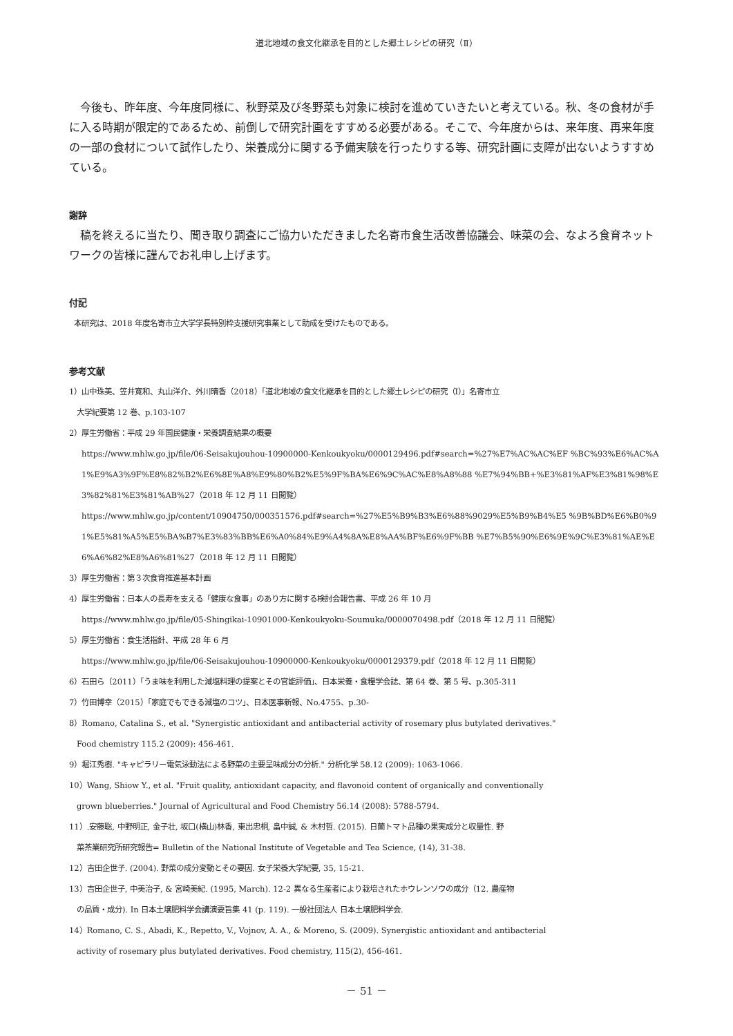道北地域の食文化継承を目的とした郷土レシピの研究（Ⅱ）
今後も、昨年度、今年度同様に、秋野菜及び冬野菜も対象に検討を進めていきたいと考えている。秋、冬の食材が手に入る時期が限定的であるため、前倒しで研究計画をすすめる必要がある。そこで、今年度からは、来年度、再来年度の一部の食材について試作したり、栄養成分に関する予備実験を行ったりする等、研究計画に支障が出ないようすすめている。
謝辞
稿を終えるに当たり、聞き取り調査にご協力いただきました名寄市食生活改善協議会、味菜の会、なよろ食育ネットワークの皆様に謹んでお礼申し上げます。
付記
本研究は、2018 年度名寄市立大学学長特別枠支援研究事業として助成を受けたものである。
参考文献
1）山中珠美、笠井寛和、丸山洋介、外川晴香（2018）「道北地域の食文化継承を目的とした郷土レシピの研究（Ⅰ）」名寄市立
大学紀要第 12 巻、p.103-107
2）厚生労働省：平成 29 年国民健康・栄養調査結果の概要
https://www.mhlw.go.jp/file/06-Seisakujouhou-10900000-Kenkoukyoku/0000129496.pdf#search=%27%E7%AC%AC%EF %BC%93%E6%AC%A1%E9%A3%9F%E8%82%B2%E6%8E%A8%E9%80%B2%E5%9F%BA%E6%9C%AC%E8%A8%88 %E7%94%BB+%E3%81%AF%E3%81%98%E3%82%81%E3%81%AB%27（2018 年 12 月 11 日閲覧）
https://www.mhlw.go.jp/content/10904750/000351576.pdf#search=%27%E5%B9%B3%E6%88%9029%E5%B9%B4%E5 %9B%BD%E6%B0%91%E5%81%A5%E5%BA%B7%E3%83%BB%E6%A0%84%E9%A4%8A%E8%AA%BF%E6%9F%BB %E7%B5%90%E6%9E%9C%E3%81%AE%E6%A6%82%E8%A6%81%27（2018 年 12 月 11 日閲覧）
3）厚生労働省：第３次食育推進基本計画
4）厚生労働省：日本人の長寿を支える「健康な食事」のあり方に関する検討会報告書、平成 26 年 10 月
https://www.mhlw.go.jp/file/05-Shingikai-10901000-Kenkoukyoku-Soumuka/0000070498.pdf（2018 年 12 月 11 日閲覧）
5）厚生労働省：食生活指針、平成 28 年 6 月
https://www.mhlw.go.jp/file/06-Seisakujouhou-10900000-Kenkoukyoku/0000129379.pdf（2018 年 12 月 11 日閲覧）
6）石田ら（2011）「うま味を利用した減塩料理の提案とその官能評価」、日本栄養・食糧学会誌、第 64 巻、第 5 号、p.305-311
7）竹田博幸（2015）「家庭でもできる減塩のコツ」、日本医事新報、No.4755、p.30-
8）Romano, Catalina S., et al. "Synergistic antioxidant and antibacterial activity of rosemary plus butylated derivatives."
Food chemistry 115.2 (2009): 456-461.
9）堀江秀樹. "キャピラリー電気泳動法による野菜の主要呈味成分の分析." 分析化学 58.12 (2009): 1063-1066.
10）Wang, Shiow Y., et al. "Fruit quality, antioxidant capacity, and flavonoid content of organically and conventionally
grown blueberries." Journal of Agricultural and Food Chemistry 56.14 (2008): 5788-5794.
11）.安藤聡, 中野明正, 金子壮, 坂口(横山)林香, 東出忠桐, 畠中誠, & 木村哲. (2015). 日蘭トマト品種の果実成分と収量性. 野
菜茶業研究所研究報告= Bulletin of the National Institute of Vegetable and Tea Science, (14), 31-38.
12）吉田企世子. (2004). 野菜の成分変動とその要因. 女子栄養大学紀要, 35, 15-21.
13）吉田企世子, 中美治子, & 宮崎美紀. (1995, March). 12-2 異なる生産者により栽培されたホウレンソウの成分（12. 農産物
の品質・成分). In 日本土壌肥料学会講演要旨集 41 (p. 119). 一般社団法人 日本土壌肥料学会.
14）Romano, C. S., Abadi, K., Repetto, V., Vojnov, A. A., & Moreno, S. (2009). Synergistic antioxidant and antibacterial
activity of rosemary plus butylated derivatives. Food chemistry, 115(2), 456-461.
－ 51 －